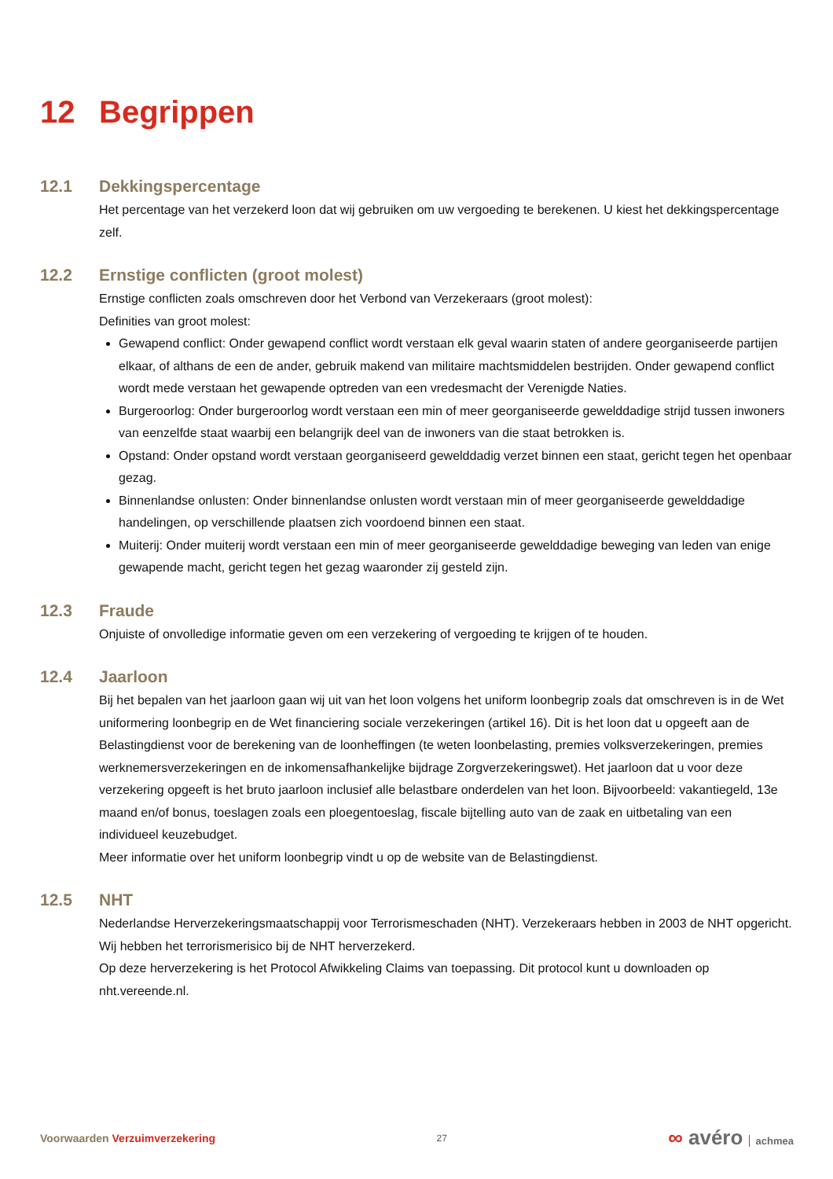12 Begrippen
12.1 Dekkingspercentage
Het percentage van het verzekerd loon dat wij gebruiken om uw vergoeding te berekenen. U kiest het dekkingspercentage zelf.
12.2 Ernstige conflicten (groot molest)
Ernstige conflicten zoals omschreven door het Verbond van Verzekeraars (groot molest):
Definities van groot molest:
Gewapend conflict: Onder gewapend conflict wordt verstaan elk geval waarin staten of andere georganiseerde partijen elkaar, of althans de een de ander, gebruik makend van militaire machtsmiddelen bestrijden. Onder gewapend conflict wordt mede verstaan het gewapende optreden van een vredesmacht der Verenigde Naties.
Burgeroorlog: Onder burgeroorlog wordt verstaan een min of meer georganiseerde gewelddadige strijd tussen inwoners van eenzelfde staat waarbij een belangrijk deel van de inwoners van die staat betrokken is.
Opstand: Onder opstand wordt verstaan georganiseerd gewelddadig verzet binnen een staat, gericht tegen het openbaar gezag.
Binnenlandse onlusten: Onder binnenlandse onlusten wordt verstaan min of meer georganiseerde gewelddadige handelingen, op verschillende plaatsen zich voordoend binnen een staat.
Muiterij: Onder muiterij wordt verstaan een min of meer georganiseerde gewelddadige beweging van leden van enige gewapende macht, gericht tegen het gezag waaronder zij gesteld zijn.
12.3 Fraude
Onjuiste of onvolledige informatie geven om een verzekering of vergoeding te krijgen of te houden.
12.4 Jaarloon
Bij het bepalen van het jaarloon gaan wij uit van het loon volgens het uniform loonbegrip zoals dat omschreven is in de Wet uniformering loonbegrip en de Wet financiering sociale verzekeringen (artikel 16). Dit is het loon dat u opgeeft aan de Belastingdienst voor de berekening van de loonheffingen (te weten loonbelasting, premies volksverzekeringen, premies werknemersverzekeringen en de inkomensafhankelijke bijdrage Zorgverzekeringswet). Het jaarloon dat u voor deze verzekering opgeeft is het bruto jaarloon inclusief alle belastbare onderdelen van het loon. Bijvoorbeeld: vakantiegeld, 13e maand en/of bonus, toeslagen zoals een ploegentoeslag, fiscale bijtelling auto van de zaak en uitbetaling van een individueel keuzebudget.
Meer informatie over het uniform loonbegrip vindt u op de website van de Belastingdienst.
12.5 NHT
Nederlandse Herverzekeringsmaatschappij voor Terrorismeschaden (NHT). Verzekeraars hebben in 2003 de NHT opgericht. Wij hebben het terrorismerisico bij de NHT herverzekerd.
Op deze herverzekering is het Protocol Afwikkeling Claims van toepassing. Dit protocol kunt u downloaden op nht.vereende.nl.
Voorwaarden Verzuimverzekering
27
∞ avéro achmea